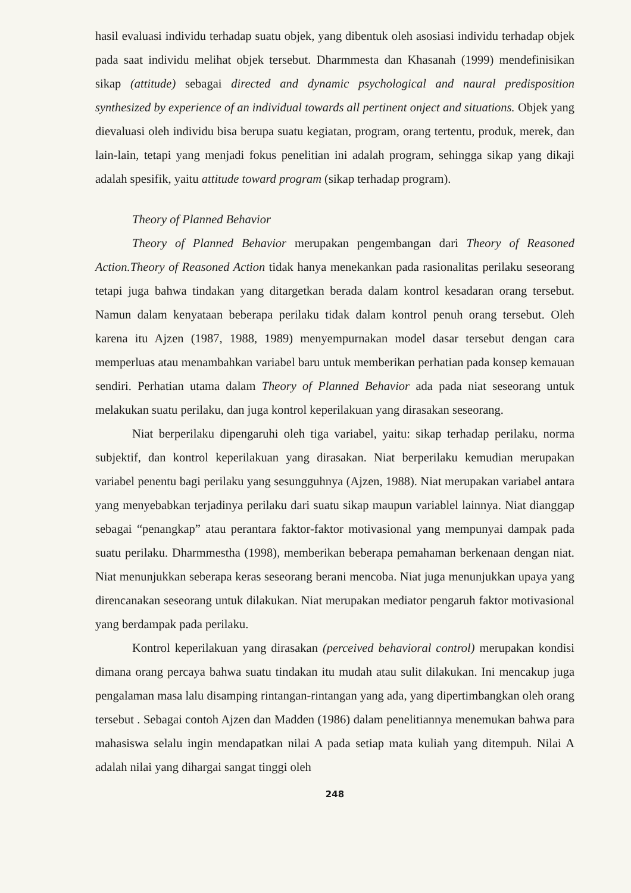hasil evaluasi individu terhadap suatu objek, yang dibentuk oleh asosiasi individu terhadap objek pada saat individu melihat objek tersebut. Dharmmesta dan Khasanah (1999) mendefinisikan sikap (attitude) sebagai directed and dynamic psychological and naural predisposition synthesized by experience of an individual towards all pertinent onject and situations. Objek yang dievaluasi oleh individu bisa berupa suatu kegiatan, program, orang tertentu, produk, merek, dan lain-lain, tetapi yang menjadi fokus penelitian ini adalah program, sehingga sikap yang dikaji adalah spesifik, yaitu attitude toward program (sikap terhadap program).
Theory of Planned Behavior
Theory of Planned Behavior merupakan pengembangan dari Theory of Reasoned Action.Theory of Reasoned Action tidak hanya menekankan pada rasionalitas perilaku seseorang tetapi juga bahwa tindakan yang ditargetkan berada dalam kontrol kesadaran orang tersebut. Namun dalam kenyataan beberapa perilaku tidak dalam kontrol penuh orang tersebut. Oleh karena itu Ajzen (1987, 1988, 1989) menyempurnakan model dasar tersebut dengan cara memperluas atau menambahkan variabel baru untuk memberikan perhatian pada konsep kemauan sendiri. Perhatian utama dalam Theory of Planned Behavior ada pada niat seseorang untuk melakukan suatu perilaku, dan juga kontrol keperilakuan yang dirasakan seseorang.
Niat berperilaku dipengaruhi oleh tiga variabel, yaitu: sikap terhadap perilaku, norma subjektif, dan kontrol keperilakuan yang dirasakan. Niat berperilaku kemudian merupakan variabel penentu bagi perilaku yang sesungguhnya (Ajzen, 1988). Niat merupakan variabel antara yang menyebabkan terjadinya perilaku dari suatu sikap maupun variablel lainnya. Niat dianggap sebagai “penangkap” atau perantara faktor-faktor motivasional yang mempunyai dampak pada suatu perilaku. Dharmmestha (1998), memberikan beberapa pemahaman berkenaan dengan niat. Niat menunjukkan seberapa keras seseorang berani mencoba. Niat juga menunjukkan upaya yang direncanakan seseorang untuk dilakukan. Niat merupakan mediator pengaruh faktor motivasional yang berdampak pada perilaku.
Kontrol keperilakuan yang dirasakan (perceived behavioral control) merupakan kondisi dimana orang percaya bahwa suatu tindakan itu mudah atau sulit dilakukan. Ini mencakup juga pengalaman masa lalu disamping rintangan-rintangan yang ada, yang dipertimbangkan oleh orang tersebut . Sebagai contoh Ajzen dan Madden (1986) dalam penelitiannya menemukan bahwa para mahasiswa selalu ingin mendapatkan nilai A pada setiap mata kuliah yang ditempuh. Nilai A adalah nilai yang dihargai sangat tinggi oleh
248